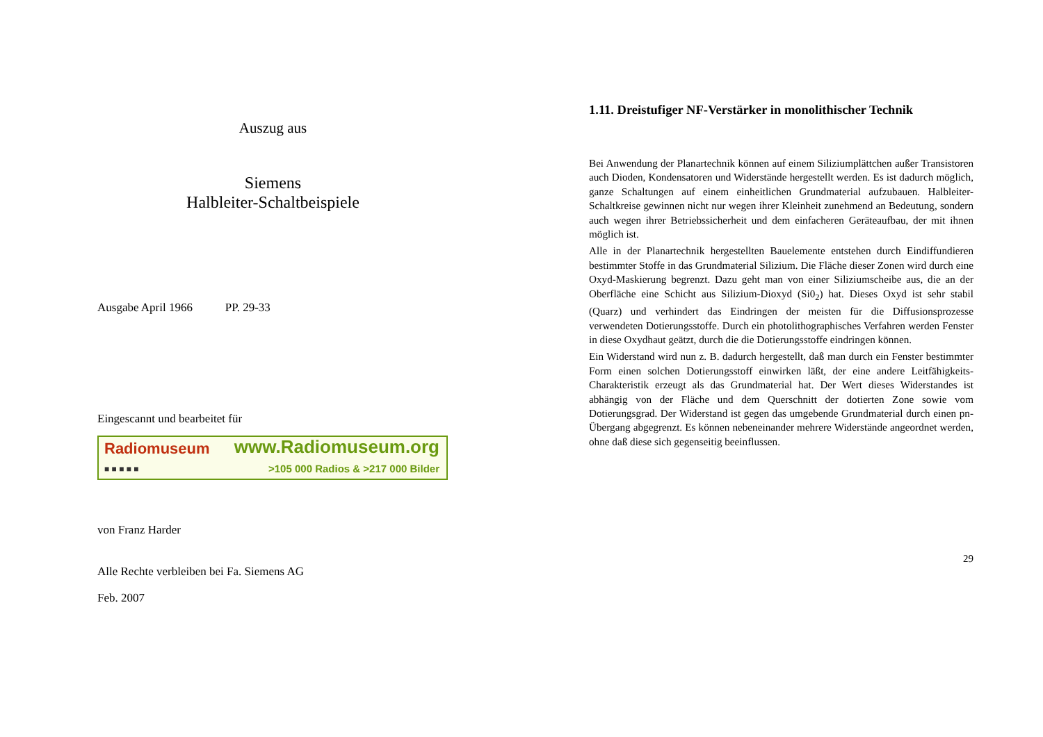Auszug aus
Siemens
Halbleiter-Schaltbeispiele
Ausgabe April 1966 PP. 29-33
Eingescannt und bearbeitet für
Radiomuseum
■ ■ ■ ■ ■
www.Radiomuseum.org
>105 000 Radios & >217 000 Bilder
von Franz Harder
Alle Rechte verbleiben bei Fa. Siemens AG
Feb. 2007
1.11. Dreistufiger NF-Verstärker in monolithischer Technik
Bei Anwendung der Planartechnik können auf einem Siliziumplättchen außer Transistoren auch Dioden, Kondensatoren und Widerstände hergestellt werden. Es ist dadurch möglich, ganze Schaltungen auf einem einheitlichen Grundmaterial aufzubauen. Halbleiter-Schaltkreise gewinnen nicht nur wegen ihrer Kleinheit zunehmend an Bedeutung, sondern auch wegen ihrer Betriebssicherheit und dem einfacheren Geräteaufbau, der mit ihnen möglich ist.
Alle in der Planartechnik hergestellten Bauelemente entstehen durch Eindiffundieren bestimmter Stoffe in das Grundmaterial Silizium. Die Fläche dieser Zonen wird durch eine Oxyd-Maskierung begrenzt. Dazu geht man von einer Siliziumscheibe aus, die an der Oberfläche eine Schicht aus Silizium-Dioxyd (Si0<sub>2</sub>) hat. Dieses Oxyd ist sehr stabil (Quarz) und verhindert das Eindringen der meisten für die Diffusionsprozesse verwendeten Dotierungsstoffe. Durch ein photolithographisches Verfahren werden Fenster in diese Oxydhaut geätzt, durch die die Dotierungsstoffe eindringen können.
Ein Widerstand wird nun z. B. dadurch hergestellt, daß man durch ein Fenster bestimmter Form einen solchen Dotierungsstoff einwirken läßt, der eine andere Leitfähigkeits-Charakteristik erzeugt als das Grundmaterial hat. Der Wert dieses Widerstandes ist abhängig von der Fläche und dem Querschnitt der dotierten Zone sowie vom Dotierungsgrad. Der Widerstand ist gegen das umgebende Grundmaterial durch einen pn-Übergang abgegrenzt. Es können nebeneinander mehrere Widerstände angeordnet werden, ohne daß diese sich gegenseitig beeinflussen.
29